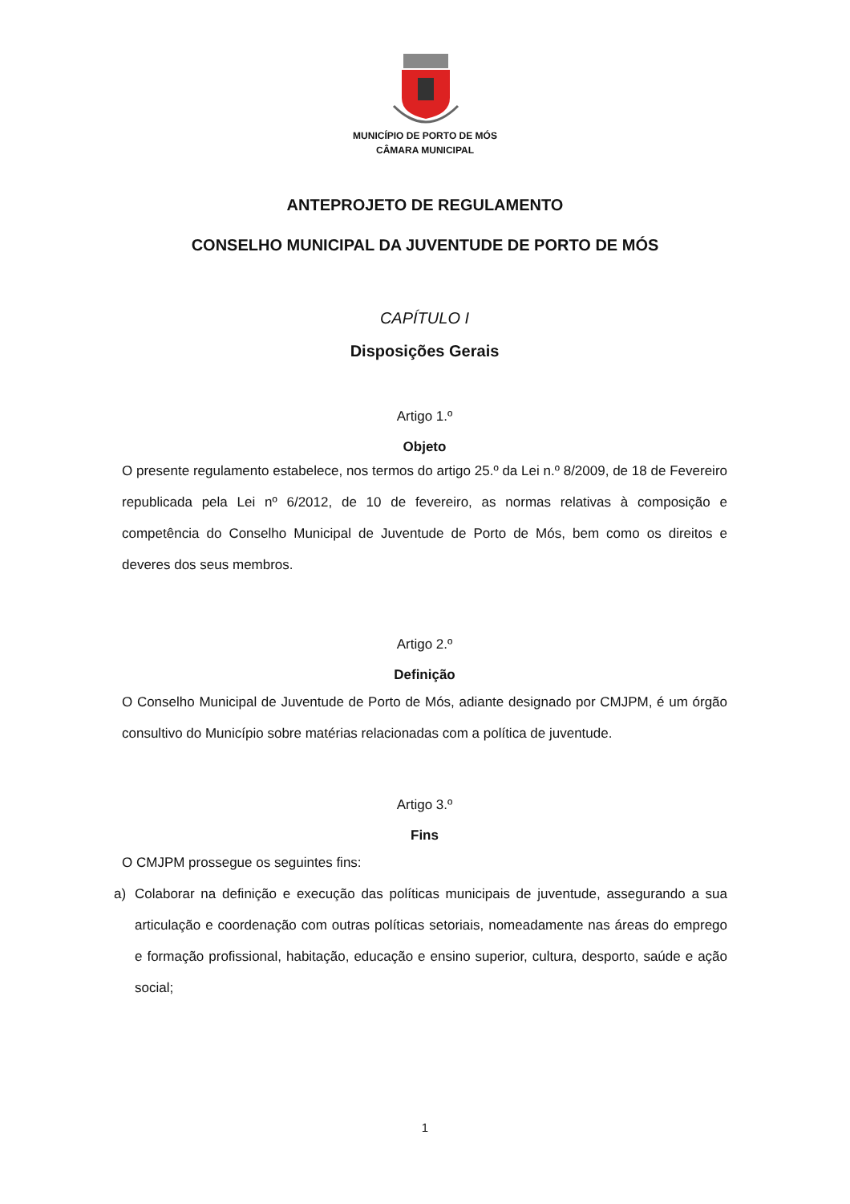MUNICÍPIO DE PORTO DE MÓS
CÂMARA MUNICIPAL
ANTEPROJETO DE REGULAMENTO
CONSELHO MUNICIPAL DA JUVENTUDE DE PORTO DE MÓS
CAPÍTULO I
Disposições Gerais
Artigo 1.º
Objeto
O presente regulamento estabelece, nos termos do artigo 25.º da Lei n.º 8/2009, de 18 de Fevereiro republicada pela Lei nº 6/2012, de 10 de fevereiro, as normas relativas à composição e competência do Conselho Municipal de Juventude de Porto de Mós, bem como os direitos e deveres dos seus membros.
Artigo 2.º
Definição
O Conselho Municipal de Juventude de Porto de Mós, adiante designado por CMJPM, é um órgão consultivo do Município sobre matérias relacionadas com a política de juventude.
Artigo 3.º
Fins
O CMJPM prossegue os seguintes fins:
a) Colaborar na definição e execução das políticas municipais de juventude, assegurando a sua articulação e coordenação com outras políticas setoriais, nomeadamente nas áreas do emprego e formação profissional, habitação, educação e ensino superior, cultura, desporto, saúde e ação social;
1